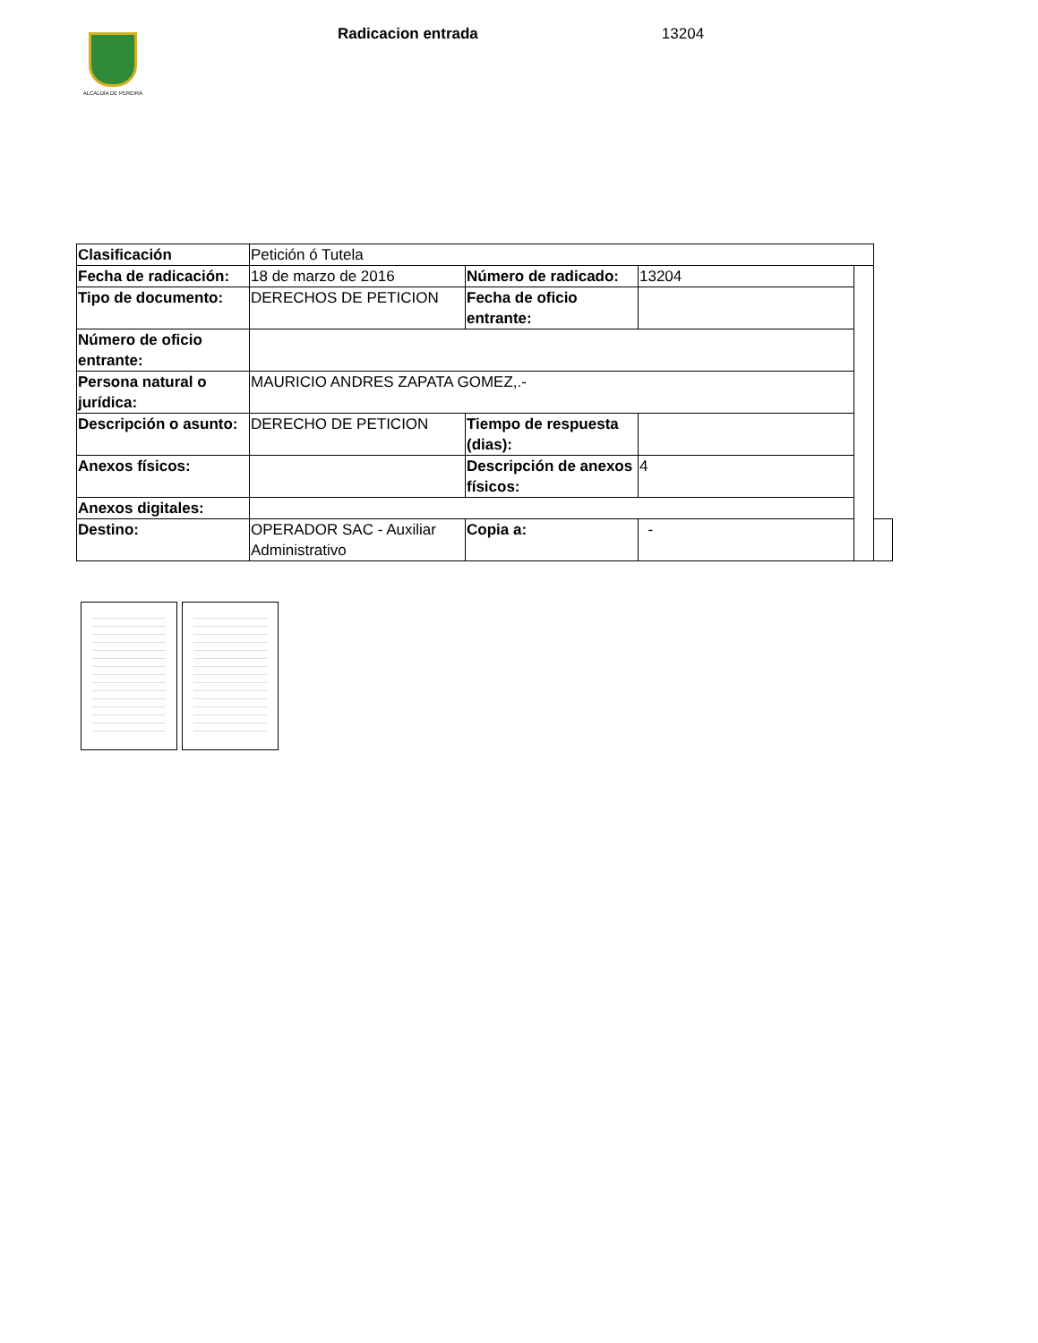ALCALDÍA DE PEREIRA
Radicacion entrada 13204
| Clasificación | Petición ó Tutela | | | | |
| Fecha de radicación: | 18 de marzo de 2016 | Número de radicado: | 13204 | | |
| Tipo de documento: | DERECHOS DE PETICION | Fecha de oficio entrante: | | | |
| Número de oficio entrante: | | | | | |
| Persona natural o jurídica: | MAURICIO ANDRES ZAPATA GOMEZ,.- | | | | |
| Descripción o asunto: | DERECHO DE PETICION | Tiempo de respuesta (dias): | | | |
| Anexos físicos: | | Descripción de anexos físicos: | 4 | | |
| Anexos digitales: | | | | | |
| Destino: | OPERADOR SAC - Auxiliar Administrativo | Copia a: | - | | |